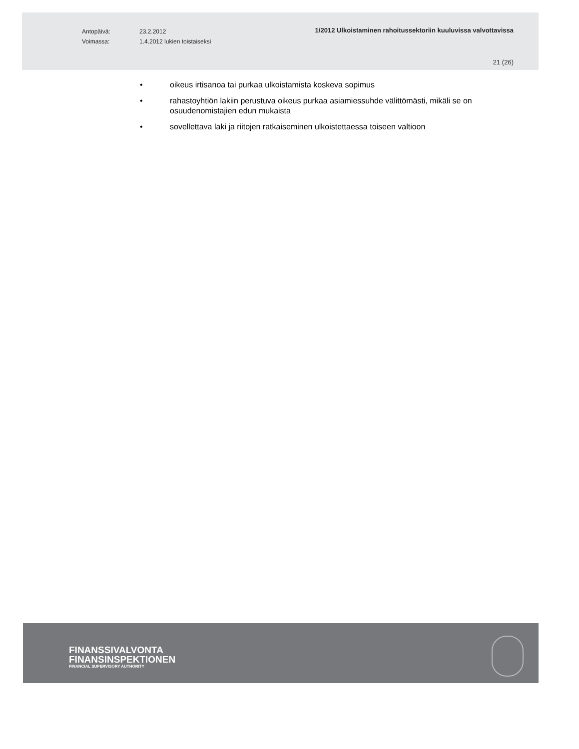Antopäivä: 23.2.2012
Voimassa: 1.4.2012 lukien toistaiseksi
1/2012 Ulkoistaminen rahoitussektoriin kuuluvissa valvottavissa
21 (26)
• oikeus irtisanoa tai purkaa ulkoistamista koskeva sopimus
• rahastoyhtiön lakiin perustuva oikeus purkaa asiamiessuhde välittömästi, mikäli se on osuudenomistajien edun mukaista
• sovellettava laki ja riitojen ratkaiseminen ulkoistettaessa toiseen valtioon
FINANSSIVALVONTA
FINANSINSPEKTIONEN
FINANCIAL SUPERVISORY AUTHORITY